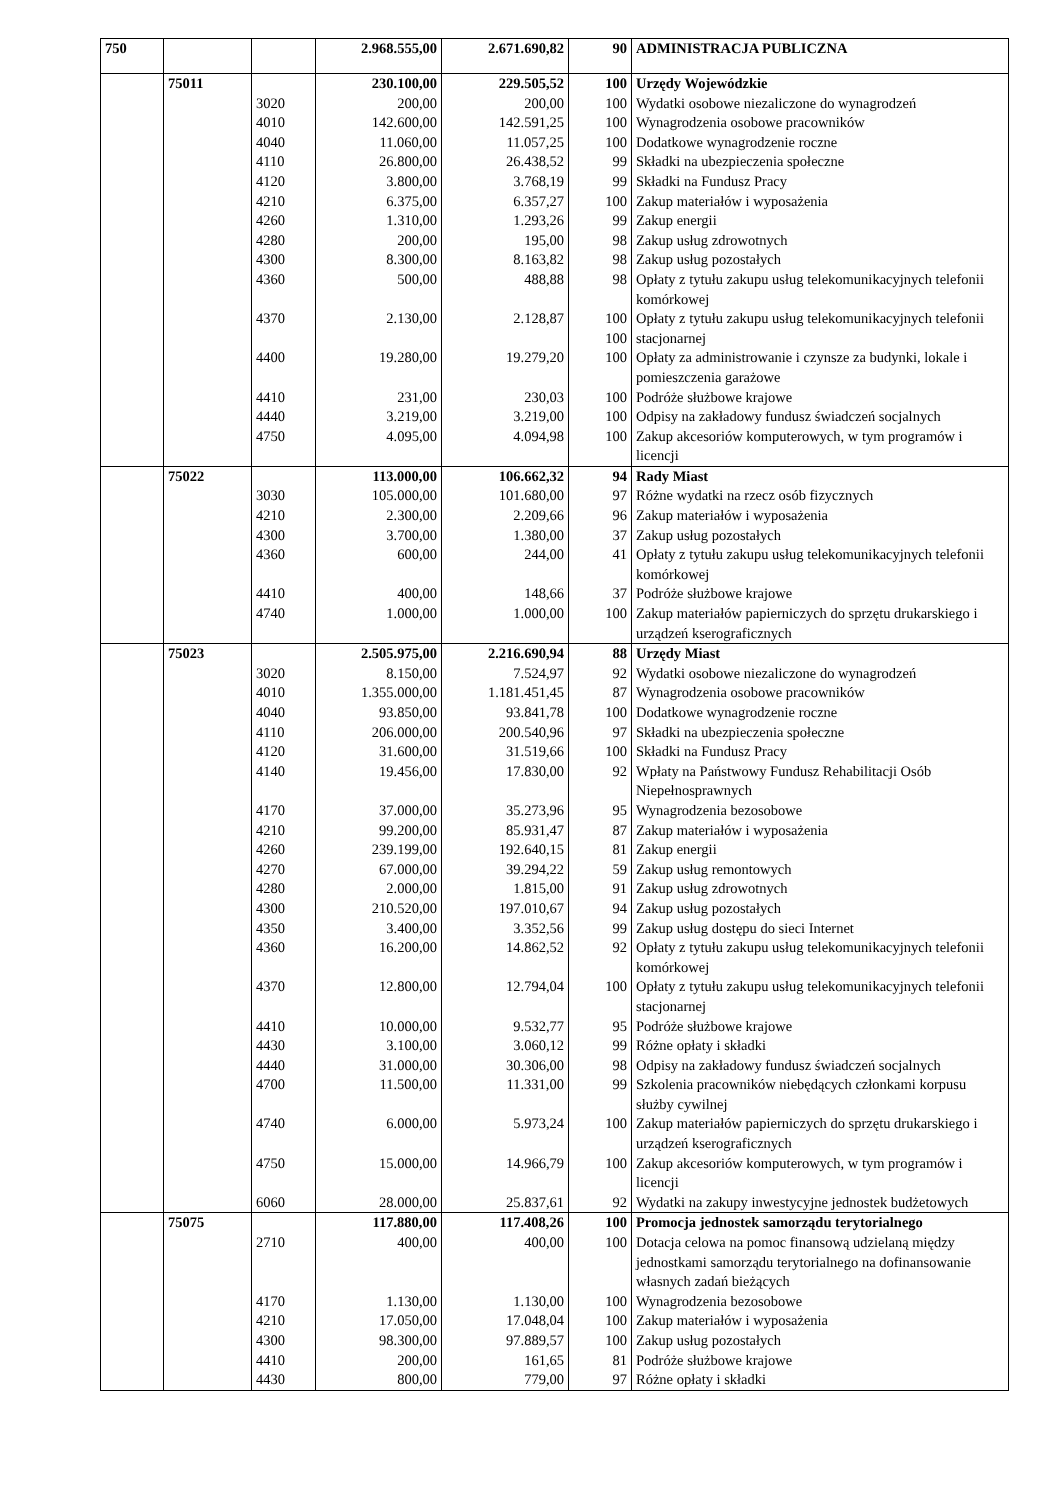| 750 | | | 2.968.555,00 | 2.671.690,82 | 90 | ADMINISTRACJA PUBLICZNA |
| | 75011 | | 230.100,00 | 229.505,52 | 100 | Urzędy Wojewódzkie |
| | | 3020 | 200,00 | 200,00 | 100 | Wydatki osobowe niezaliczone do wynagrodzeń |
| | | 4010 | 142.600,00 | 142.591,25 | 100 | Wynagrodzenia osobowe pracowników |
| | | 4040 | 11.060,00 | 11.057,25 | 100 | Dodatkowe wynagrodzenie roczne |
| | | 4110 | 26.800,00 | 26.438,52 | 99 | Składki na ubezpieczenia społeczne |
| | | 4120 | 3.800,00 | 3.768,19 | 99 | Składki na Fundusz Pracy |
| | | 4210 | 6.375,00 | 6.357,27 | 100 | Zakup materiałów i wyposażenia |
| | | 4260 | 1.310,00 | 1.293,26 | 99 | Zakup energii |
| | | 4280 | 200,00 | 195,00 | 98 | Zakup usług zdrowotnych |
| | | 4300 | 8.300,00 | 8.163,82 | 98 | Zakup usług pozostałych |
| | | 4360 | 500,00 | 488,88 | 98 | Opłaty z tytułu zakupu usług telekomunikacyjnych telefonii komórkowej |
| | | 4370 | 2.130,00 | 2.128,87 | 100 100 | Opłaty z tytułu zakupu usług telekomunikacyjnych telefonii stacjonarnej |
| | | 4400 | 19.280,00 | 19.279,20 | 100 | Opłaty za administrowanie i czynsze za budynki, lokale i pomieszczenia garażowe |
| | | 4410 | 231,00 | 230,03 | 100 | Podróże służbowe krajowe |
| | | 4440 | 3.219,00 | 3.219,00 | 100 | Odpisy na zakładowy fundusz świadczeń socjalnych |
| | | 4750 | 4.095,00 | 4.094,98 | 100 | Zakup akcesoriów komputerowych, w tym programów i licencji |
| | 75022 | | 113.000,00 | 106.662,32 | 94 | Rady Miast |
| | | 3030 | 105.000,00 | 101.680,00 | 97 | Różne wydatki na rzecz osób fizycznych |
| | | 4210 | 2.300,00 | 2.209,66 | 96 | Zakup materiałów i wyposażenia |
| | | 4300 | 3.700,00 | 1.380,00 | 37 | Zakup usług pozostałych |
| | | 4360 | 600,00 | 244,00 | 41 | Opłaty z tytułu zakupu usług telekomunikacyjnych telefonii komórkowej |
| | | 4410 | 400,00 | 148,66 | 37 | Podróże służbowe krajowe |
| | | 4740 | 1.000,00 | 1.000,00 | 100 | Zakup materiałów papierniczych do sprzętu drukarskiego i urządzeń kserograficznych |
| | 75023 | | 2.505.975,00 | 2.216.690,94 | 88 | Urzędy Miast |
| | | 3020 | 8.150,00 | 7.524,97 | 92 | Wydatki osobowe niezaliczone do wynagrodzeń |
| | | 4010 | 1.355.000,00 | 1.181.451,45 | 87 | Wynagrodzenia osobowe pracowników |
| | | 4040 | 93.850,00 | 93.841,78 | 100 | Dodatkowe wynagrodzenie roczne |
| | | 4110 | 206.000,00 | 200.540,96 | 97 | Składki na ubezpieczenia społeczne |
| | | 4120 | 31.600,00 | 31.519,66 | 100 | Składki na Fundusz Pracy |
| | | 4140 | 19.456,00 | 17.830,00 | 92 | Wpłaty na Państwowy Fundusz Rehabilitacji Osób Niepełnosprawnych |
| | | 4170 | 37.000,00 | 35.273,96 | 95 | Wynagrodzenia bezosobowe |
| | | 4210 | 99.200,00 | 85.931,47 | 87 | Zakup materiałów i wyposażenia |
| | | 4260 | 239.199,00 | 192.640,15 | 81 | Zakup energii |
| | | 4270 | 67.000,00 | 39.294,22 | 59 | Zakup usług remontowych |
| | | 4280 | 2.000,00 | 1.815,00 | 91 | Zakup usług zdrowotnych |
| | | 4300 | 210.520,00 | 197.010,67 | 94 | Zakup usług pozostałych |
| | | 4350 | 3.400,00 | 3.352,56 | 99 | Zakup usług dostępu do sieci Internet |
| | | 4360 | 16.200,00 | 14.862,52 | 92 | Opłaty z tytułu zakupu usług telekomunikacyjnych telefonii komórkowej |
| | | 4370 | 12.800,00 | 12.794,04 | 100 | Opłaty z tytułu zakupu usług telekomunikacyjnych telefonii stacjonarnej |
| | | 4410 | 10.000,00 | 9.532,77 | 95 | Podróże służbowe krajowe |
| | | 4430 | 3.100,00 | 3.060,12 | 99 | Różne opłaty i składki |
| | | 4440 | 31.000,00 | 30.306,00 | 98 | Odpisy na zakładowy fundusz świadczeń socjalnych |
| | | 4700 | 11.500,00 | 11.331,00 | 99 | Szkolenia pracowników niebędących członkami korpusu służby cywilnej |
| | | 4740 | 6.000,00 | 5.973,24 | 100 | Zakup materiałów papierniczych do sprzętu drukarskiego i urządzeń kserograficznych |
| | | 4750 | 15.000,00 | 14.966,79 | 100 | Zakup akcesoriów komputerowych, w tym programów i licencji |
| | | 6060 | 28.000,00 | 25.837,61 | 92 | Wydatki na zakupy inwestycyjne jednostek budżetowych |
| | 75075 | | 117.880,00 | 117.408,26 | 100 | Promocja jednostek samorządu terytorialnego |
| | | 2710 | 400,00 | 400,00 | 100 | Dotacja celowa na pomoc finansową udzielaną między jednostkami samorządu terytorialnego na dofinansowanie własnych zadań bieżących |
| | | 4170 | 1.130,00 | 1.130,00 | 100 | Wynagrodzenia bezosobowe |
| | | 4210 | 17.050,00 | 17.048,04 | 100 | Zakup materiałów i wyposażenia |
| | | 4300 | 98.300,00 | 97.889,57 | 100 | Zakup usług pozostałych |
| | | 4410 | 200,00 | 161,65 | 81 | Podróże służbowe krajowe |
| | | 4430 | 800,00 | 779,00 | 97 | Różne opłaty i składki |